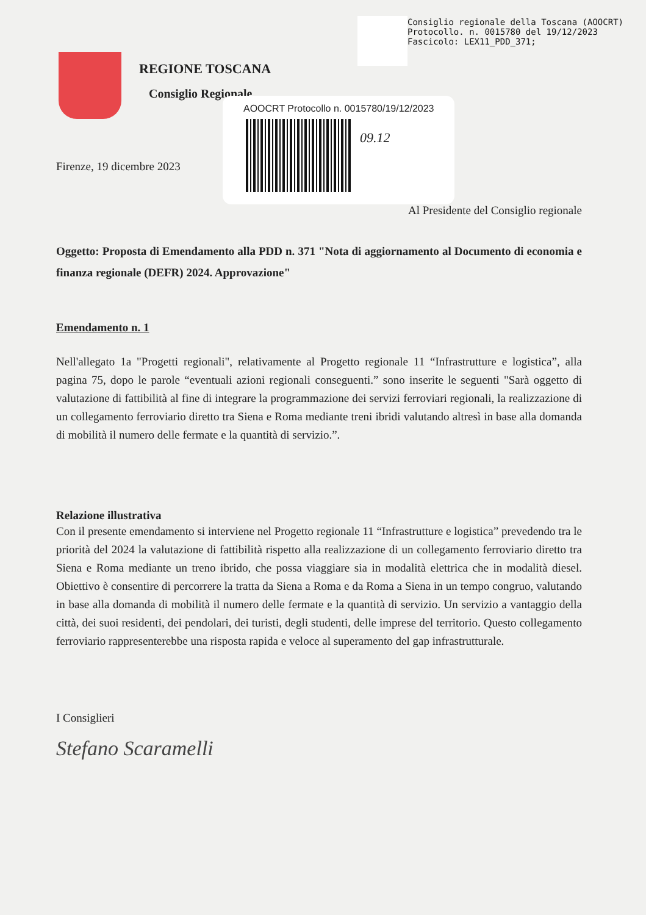Consiglio regionale della Toscana (AOOCRT)
Protocollo. n. 0015780 del 19/12/2023
Fascicolo: LEX11_PDD_371;
REGIONE TOSCANA
Consiglio Regionale
AOOCRT Protocollo n. 0015780/19/12/2023
09.12
Firenze, 19 dicembre 2023
Al Presidente del Consiglio regionale
Oggetto: Proposta di Emendamento alla PDD n. 371 "Nota di aggiornamento al Documento di economia e finanza regionale (DEFR) 2024. Approvazione"
Emendamento n. 1
Nell'allegato 1a "Progetti regionali", relativamente al Progetto regionale 11 “Infrastrutture e logistica”, alla pagina 75, dopo le parole “eventuali azioni regionali conseguenti.” sono inserite le seguenti "Sarà oggetto di valutazione di fattibilità al fine di integrare la programmazione dei servizi ferroviari regionali, la realizzazione di un collegamento ferroviario diretto tra Siena e Roma mediante treni ibridi valutando altresì in base alla domanda di mobilità il numero delle fermate e la quantità di servizio.”.
Relazione illustrativa
Con il presente emendamento si interviene nel Progetto regionale 11 “Infrastrutture e logistica” prevedendo tra le priorità del 2024 la valutazione di fattibilità rispetto alla realizzazione di un collegamento ferroviario diretto tra Siena e Roma mediante un treno ibrido, che possa viaggiare sia in modalità elettrica che in modalità diesel. Obiettivo è consentire di percorrere la tratta da Siena a Roma e da Roma a Siena in un tempo congruo, valutando in base alla domanda di mobilità il numero delle fermate e la quantità di servizio. Un servizio a vantaggio della città, dei suoi residenti, dei pendolari, dei turisti, degli studenti, delle imprese del territorio. Questo collegamento ferroviario rappresenterebbe una risposta rapida e veloce al superamento del gap infrastrutturale.
I Consiglieri
Stefano Scaramelli